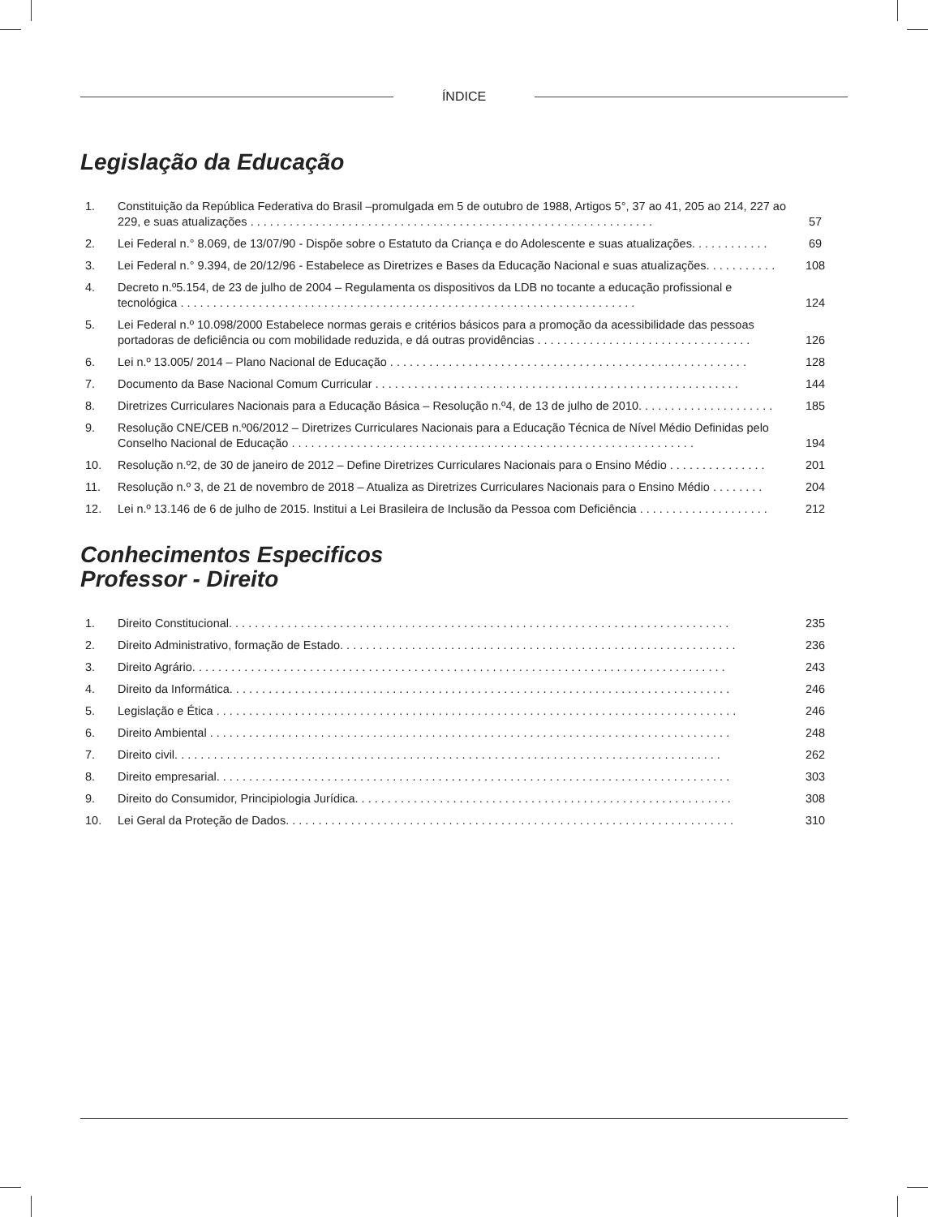ÍNDICE
Legislação da Educação
| 1. | Constituição da República Federativa do Brasil –promulgada em 5 de outubro de 1988, Artigos 5°, 37 ao 41, 205 ao 214, 227 ao 229, e suas atualizações . . . . . . . . . . . . . . . . . . . . . . . . . . . . . . . . . . . . . . . . . . . . . . . . . . . . . . . . . . . . . . | 57 |
| 2. | Lei Federal n.° 8.069, de 13/07/90 - Dispõe sobre o Estatuto da Criança e do Adolescente e suas atualizações. . . . . . . . . . . . | 69 |
| 3. | Lei Federal n.° 9.394, de 20/12/96 - Estabelece as Diretrizes e Bases da Educação Nacional e suas atualizações. . . . . . . . . . . | 108 |
| 4. | Decreto n.º5.154, de 23 de julho de 2004 – Regulamenta os dispositivos da LDB no tocante a educação profissional e tecnológica . . . . . . . . . . . . . . . . . . . . . . . . . . . . . . . . . . . . . . . . . . . . . . . . . . . . . . . . . . . . . . . . . . . . . . | 124 |
| 5. | Lei Federal n.º 10.098/2000 Estabelece normas gerais e critérios básicos para a promoção da acessibilidade das pessoas portadoras de deficiência ou com mobilidade reduzida, e dá outras providências . . . . . . . . . . . . . . . . . . . . . . . . . . . . . . . . . | 126 |
| 6. | Lei n.º 13.005/ 2014 – Plano Nacional de Educação . . . . . . . . . . . . . . . . . . . . . . . . . . . . . . . . . . . . . . . . . . . . . . . . . . . . . . . | 128 |
| 7. | Documento da Base Nacional Comum Curricular . . . . . . . . . . . . . . . . . . . . . . . . . . . . . . . . . . . . . . . . . . . . . . . . . . . . . . . . | 144 |
| 8. | Diretrizes Curriculares Nacionais para a Educação Básica – Resolução n.º4, de 13 de julho de 2010. . . . . . . . . . . . . . . . . . . . . | 185 |
| 9. | Resolução CNE/CEB n.º06/2012 – Diretrizes Curriculares Nacionais para a Educação Técnica de Nível Médio Definidas pelo Conselho Nacional de Educação . . . . . . . . . . . . . . . . . . . . . . . . . . . . . . . . . . . . . . . . . . . . . . . . . . . . . . . . . . . . . . | 194 |
| 10. | Resolução n.º2, de 30 de janeiro de 2012 – Define Diretrizes Curriculares Nacionais para o Ensino Médio . . . . . . . . . . . . . . . | 201 |
| 11. | Resolução n.º 3, de 21 de novembro de 2018 – Atualiza as Diretrizes Curriculares Nacionais para o Ensino Médio . . . . . . . . | 204 |
| 12. | Lei n.º 13.146 de 6 de julho de 2015. Institui a Lei Brasileira de Inclusão da Pessoa com Deficiência . . . . . . . . . . . . . . . . . . . . | 212 |
Conhecimentos Especificos
Professor - Direito
| 1. | Direito Constitucional. . . . . . . . . . . . . . . . . . . . . . . . . . . . . . . . . . . . . . . . . . . . . . . . . . . . . . . . . . . . . . . . . . . . . . . . . . . . . | 235 |
| 2. | Direito Administrativo, formação de Estado. . . . . . . . . . . . . . . . . . . . . . . . . . . . . . . . . . . . . . . . . . . . . . . . . . . . . . . . . . . . . | 236 |
| 3. | Direito Agrário. . . . . . . . . . . . . . . . . . . . . . . . . . . . . . . . . . . . . . . . . . . . . . . . . . . . . . . . . . . . . . . . . . . . . . . . . . . . . . . . . . | 243 |
| 4. | Direito da Informática. . . . . . . . . . . . . . . . . . . . . . . . . . . . . . . . . . . . . . . . . . . . . . . . . . . . . . . . . . . . . . . . . . . . . . . . . . . . . | 246 |
| 5. | Legislação e Ética . . . . . . . . . . . . . . . . . . . . . . . . . . . . . . . . . . . . . . . . . . . . . . . . . . . . . . . . . . . . . . . . . . . . . . . . . . . . . . . . | 246 |
| 6. | Direito Ambiental . . . . . . . . . . . . . . . . . . . . . . . . . . . . . . . . . . . . . . . . . . . . . . . . . . . . . . . . . . . . . . . . . . . . . . . . . . . . . . . . | 248 |
| 7. | Direito civil. . . . . . . . . . . . . . . . . . . . . . . . . . . . . . . . . . . . . . . . . . . . . . . . . . . . . . . . . . . . . . . . . . . . . . . . . . . . . . . . . . . . | 262 |
| 8. | Direito empresarial. . . . . . . . . . . . . . . . . . . . . . . . . . . . . . . . . . . . . . . . . . . . . . . . . . . . . . . . . . . . . . . . . . . . . . . . . . . . . . . | 303 |
| 9. | Direito do Consumidor, Principiologia Jurídica. . . . . . . . . . . . . . . . . . . . . . . . . . . . . . . . . . . . . . . . . . . . . . . . . . . . . . . . . . | 308 |
| 10. | Lei Geral da Proteção de Dados. . . . . . . . . . . . . . . . . . . . . . . . . . . . . . . . . . . . . . . . . . . . . . . . . . . . . . . . . . . . . . . . . . . . . | 310 |